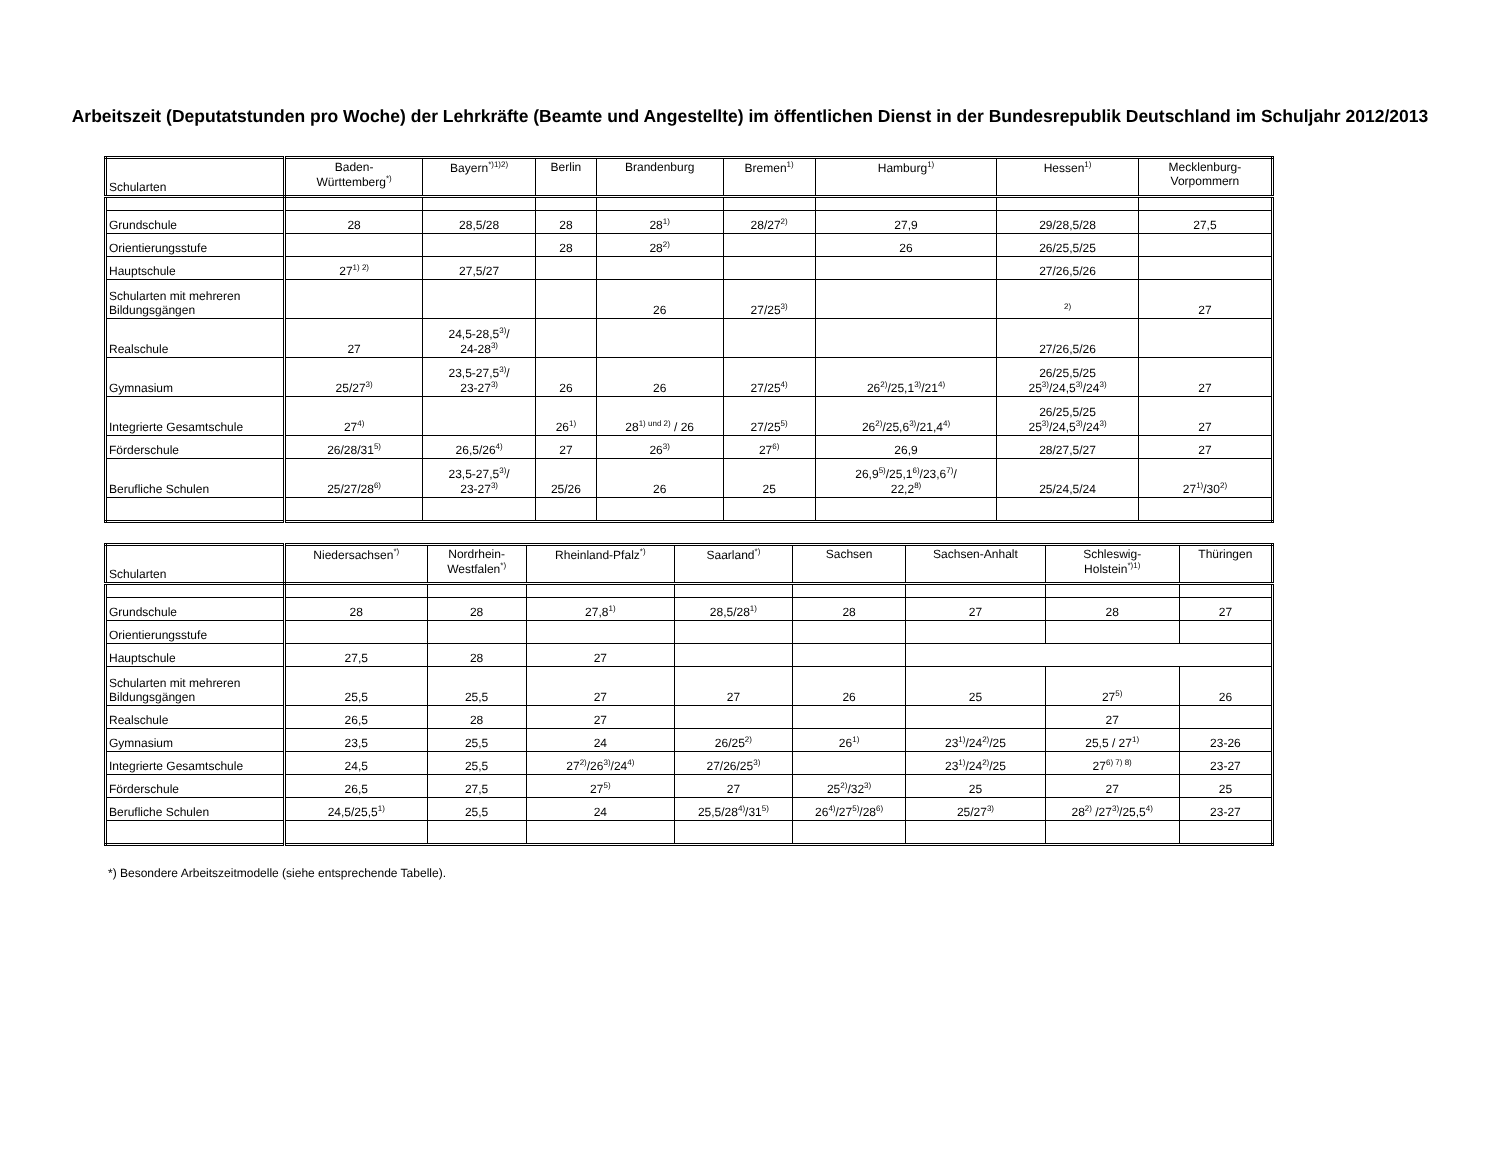Arbeitszeit (Deputatstunden pro Woche) der Lehrkräfte (Beamte und Angestellte) im öffentlichen Dienst in der Bundesrepublik Deutschland im Schuljahr 2012/2013
| Schularten | Baden- Württemberg<sup>*)</sup> | Bayern<sup>*)1)2)</sup> | Berlin | Brandenburg | Bremen<sup>1)</sup> | Hamburg<sup>1)</sup> | Hessen<sup>1)</sup> | Mecklenburg- Vorpommern |
| --- | --- | --- | --- | --- | --- | --- | --- | --- |
| Grundschule | 28 | 28,5/28 | 28 | 28<sup>1)</sup> | 28/27<sup>2)</sup> | 27,9 | 29/28,5/28 | 27,5 |
| Orientierungsstufe | | | 28 | 28<sup>2)</sup> | | 26 | 26/25,5/25 | |
| Hauptschule | 27<sup>1) 2)</sup> | 27,5/27 | | | | | 27/26,5/26 | |
| Schularten mit mehreren Bildungsgängen | | | | 26 | 27/25<sup>3)</sup> | | <sup>2)</sup> | 27 |
| Realschule | 27 | 24,5-28,5<sup>3)</sup>/ 24-28<sup>3)</sup> | | | | | 27/26,5/26 | |
| Gymnasium | 25/27<sup>3)</sup> | 23,5-27,5<sup>3)</sup>/ 23-27<sup>3)</sup> | 26 | 26 | 27/25<sup>4)</sup> | 26<sup>2)</sup>/25,1<sup>3)</sup>/21<sup>4)</sup> | 26/25,5/25 25<sup>3)</sup>/24,5<sup>3)</sup>/24<sup>3)</sup> | 27 |
| Integrierte Gesamtschule | 27<sup>4)</sup> | | 26<sup>1)</sup> | 28<sup>1) und 2)</sup> / 26 | 27/25<sup>5)</sup> | 26<sup>2)</sup>/25,6<sup>3)</sup>/21,4<sup>4)</sup> | 26/25,5/25 25<sup>3)</sup>/24,5<sup>3)</sup>/24<sup>3)</sup> | 27 |
| Förderschule | 26/28/31<sup>5)</sup> | 26,5/26<sup>4)</sup> | 27 | 26<sup>3)</sup> | 27<sup>6)</sup> | 26,9 | 28/27,5/27 | 27 |
| Berufliche Schulen | 25/27/28<sup>6)</sup> | 23,5-27,5<sup>3)</sup>/ 23-27<sup>3)</sup> | 25/26 | 26 | 25 | 26,9<sup>5)</sup>/25,1<sup>6)</sup>/23,6<sup>7)</sup>/ 22,2<sup>8)</sup> | 25/24,5/24 | 27<sup>1)</sup>/30<sup>2)</sup> |
| Schularten | Niedersachsen<sup>*)</sup> | Nordrhein- Westfalen<sup>*)</sup> | Rheinland-Pfalz<sup>*)</sup> | Saarland<sup>*)</sup> | Sachsen | Sachsen-Anhalt | Schleswig- Holstein<sup>*)1)</sup> | Thüringen |
| --- | --- | --- | --- | --- | --- | --- | --- | --- |
| Grundschule | 28 | 28 | 27,8<sup>1)</sup> | 28,5/28<sup>1)</sup> | 28 | 27 | 28 | 27 |
| Orientierungsstufe | | | | | | | | |
| Hauptschule | 27,5 | 28 | 27 | | | | | |
| Schularten mit mehreren Bildungsgängen | 25,5 | 25,5 | 27 | 27 | 26 | 25 | 27<sup>5)</sup> | 26 |
| Realschule | 26,5 | 28 | 27 | | | | 27 | |
| Gymnasium | 23,5 | 25,5 | 24 | 26/25<sup>2)</sup> | 26<sup>1)</sup> | 23<sup>1)</sup>/24<sup>2)</sup>/25 | 25,5 / 27<sup>1)</sup> | 23-26 |
| Integrierte Gesamtschule | 24,5 | 25,5 | 27<sup>2)</sup>/26<sup>3)</sup>/24<sup>4)</sup> | 27/26/25<sup>3)</sup> | | 23<sup>1)</sup>/24<sup>2)</sup>/25 | 27<sup>6) 7) 8)</sup> | 23-27 |
| Förderschule | 26,5 | 27,5 | 27<sup>5)</sup> | 27 | 25<sup>2)</sup>/32<sup>3)</sup> | 25 | 27 | 25 |
| Berufliche Schulen | 24,5/25,5<sup>1)</sup> | 25,5 | 24 | 25,5/28<sup>4)</sup>/31<sup>5)</sup> | 26<sup>4)</sup>/27<sup>5)</sup>/28<sup>6)</sup> | 25/27<sup>3)</sup> | 28<sup>2)</sup> /27<sup>3)</sup>/25,5<sup>4)</sup> | 23-27 |
*) Besondere Arbeitszeitmodelle (siehe entsprechende Tabelle).